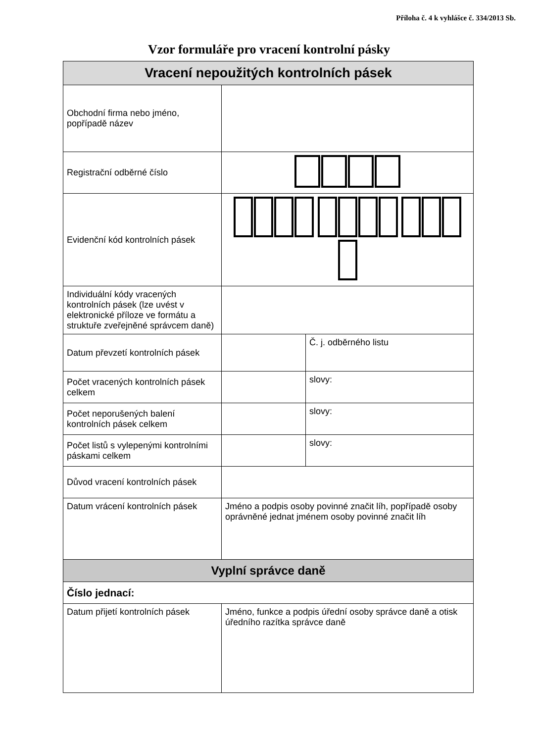Příloha č. 4 k vyhlášce č. 334/2013 Sb.
Vzor formuláře pro vracení kontrolní pásky
| Vracení nepoužitých kontrolních pásek | | |
| --- | --- | --- |
| Obchodní firma nebo jméno, popřípadě název | | |
| Registrační odběrné číslo | | |
| Evidenční kód kontrolních pásek | | |
| Individuální kódy vracených kontrolních pásek (lze uvést v elektronické příloze ve formátu a struktuře zveřejněné správcem daně) | | |
| Datum převzetí kontrolních pásek | | Č. j. odběrného listu |
| Počet vracených kontrolních pásek celkem | | slovy: |
| Počet neporušených balení kontrolních pásek celkem | | slovy: |
| Počet listů s vylepenými kontrolními páskami celkem | | slovy: |
| Důvod vracení kontrolních pásek | | |
| Datum vrácení kontrolních pásek | Jméno a podpis osoby povinné značit líh, popřípadě osoby oprávněné jednat jménem osoby povinné značit líh | |
| Vyplní správce daně | | |
| Číslo jednací: | | |
| Datum přijetí kontrolních pásek | Jméno, funkce a podpis úřední osoby správce daně a otisk úředního razítka správce daně | |